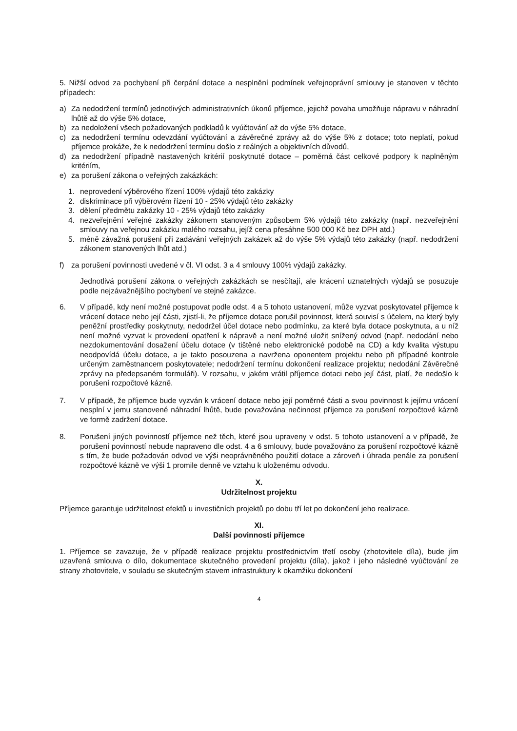5. Nižší odvod za pochybení při čerpání dotace a nesplnění podmínek veřejnoprávní smlouvy je stanoven v těchto případech:
a) Za nedodržení termínů jednotlivých administrativních úkonů příjemce, jejichž povaha umožňuje nápravu v náhradní lhůtě až do výše 5% dotace,
b) za nedoložení všech požadovaných podkladů k vyúčtování až do výše 5% dotace,
c) za nedodržení termínu odevzdání vyúčtování a závěrečné zprávy až do výše 5% z dotace; toto neplatí, pokud příjemce prokáže, že k nedodržení termínu došlo z reálných a objektivních důvodů,
d) za nedodržení případně nastavených kritérií poskytnuté dotace – poměrná část celkové podpory k naplněným kritériím,
e) za porušení zákona o veřejných zakázkách:
1. neprovedení výběrového řízení 100% výdajů této zakázky
2. diskriminace při výběrovém řízení 10 - 25% výdajů této zakázky
3. dělení předmětu zakázky 10 - 25% výdajů této zakázky
4. nezveřejnění veřejné zakázky zákonem stanoveným způsobem 5% výdajů této zakázky (např. nezveřejnění smlouvy na veřejnou zakázku malého rozsahu, jejíž cena přesáhne 500 000 Kč bez DPH atd.)
5. méně závažná porušení při zadávání veřejných zakázek až do výše 5% výdajů této zakázky (např. nedodržení zákonem stanovených lhůt atd.)
f) za porušení povinnosti uvedené v čl. VI odst. 3 a 4 smlouvy 100% výdajů zakázky.
Jednotlivá porušení zákona o veřejných zakázkách se nesčítají, ale krácení uznatelných výdajů se posuzuje podle nejzávažnějšího pochybení ve stejné zakázce.
6. V případě, kdy není možné postupovat podle odst. 4 a 5 tohoto ustanovení, může vyzvat poskytovatel příjemce k vrácení dotace nebo její části, zjistí-li, že příjemce dotace porušil povinnost, která souvisí s účelem, na který byly peněžní prostředky poskytnuty, nedodržel účel dotace nebo podmínku, za které byla dotace poskytnuta, a u níž není možné vyzvat k provedení opatření k nápravě a není možné uložit snížený odvod (např. nedodání nebo nezdokumentování dosažení účelu dotace (v tištěné nebo elektronické podobě na CD) a kdy kvalita výstupu neodpovídá účelu dotace, a je takto posouzena a navržena oponentem projektu nebo při případné kontrole určeným zaměstnancem poskytovatele; nedodržení termínu dokončení realizace projektu; nedodání Závěrečné zprávy na předepsaném formuláři). V rozsahu, v jakém vrátil příjemce dotaci nebo její část, platí, že nedošlo k porušení rozpočtové kázně.
7. V případě, že příjemce bude vyzván k vrácení dotace nebo její poměrné části a svou povinnost k jejímu vrácení nesplní v jemu stanovené náhradní lhůtě, bude považována nečinnost příjemce za porušení rozpočtové kázně ve formě zadržení dotace.
8. Porušení jiných povinností příjemce než těch, které jsou upraveny v odst. 5 tohoto ustanovení a v případě, že porušení povinností nebude napraveno dle odst. 4 a 6 smlouvy, bude považováno za porušení rozpočtové kázně s tím, že bude požadován odvod ve výši neoprávněného použití dotace a zároveň i úhrada penále za porušení rozpočtové kázně ve výši 1 promile denně ve vztahu k uloženému odvodu.
X.
Udržitelnost projektu
Příjemce garantuje udržitelnost efektů u investičních projektů po dobu tří let po dokončení jeho realizace.
XI.
Další povinnosti příjemce
1. Příjemce se zavazuje, že v případě realizace projektu prostřednictvím třetí osoby (zhotovitele díla), bude jím uzavřená smlouva o dílo, dokumentace skutečného provedení projektu (díla), jakož i jeho následné vyúčtování ze strany zhotovitele, v souladu se skutečným stavem infrastruktury k okamžiku dokončení
4